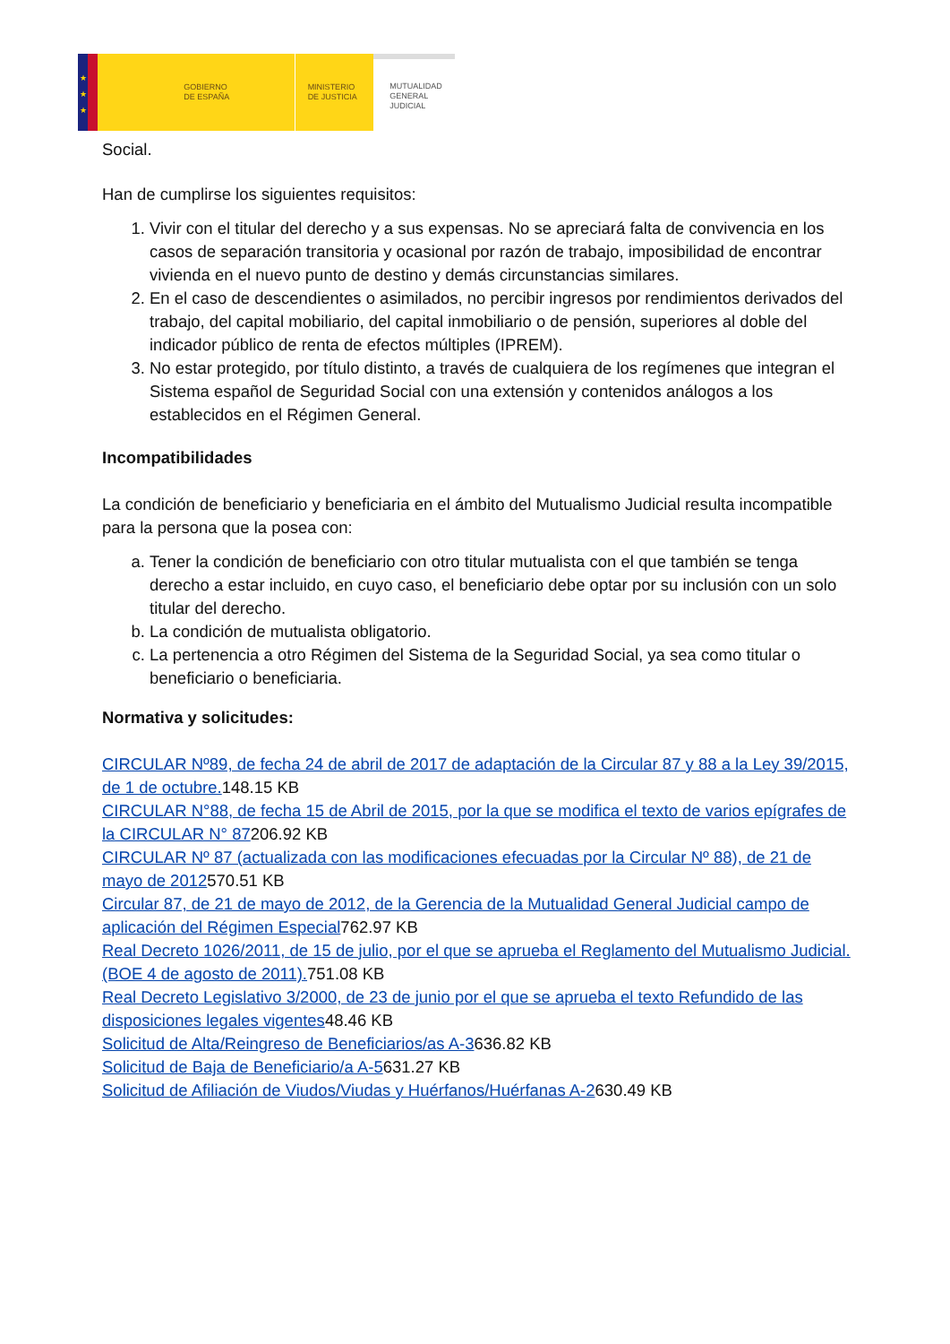★
★
★
GOBIERNO
DE ESPAÑA
MINISTERIO
DE JUSTICIA
MUTUALIDAD
GENERAL
JUDICIAL
Social.
Han de cumplirse los siguientes requisitos:
1. Vivir con el titular del derecho y a sus expensas. No se apreciará falta de convivencia en los casos de separación transitoria y ocasional por razón de trabajo, imposibilidad de encontrar vivienda en el nuevo punto de destino y demás circunstancias similares.
2. En el caso de descendientes o asimilados, no percibir ingresos por rendimientos derivados del trabajo, del capital mobiliario, del capital inmobiliario o de pensión, superiores al doble del indicador público de renta de efectos múltiples (IPREM).
3. No estar protegido, por título distinto, a través de cualquiera de los regímenes que integran el Sistema español de Seguridad Social con una extensión y contenidos análogos a los establecidos en el Régimen General.
Incompatibilidades
La condición de beneficiario y beneficiaria en el ámbito del Mutualismo Judicial resulta incompatible para la persona que la posea con:
a. Tener la condición de beneficiario con otro titular mutualista con el que también se tenga derecho a estar incluido, en cuyo caso, el beneficiario debe optar por su inclusión con un solo titular del derecho.
b. La condición de mutualista obligatorio.
c. La pertenencia a otro Régimen del Sistema de la Seguridad Social, ya sea como titular o beneficiario o beneficiaria.
Normativa y solicitudes:
CIRCULAR Nº89, de fecha 24 de abril de 2017 de adaptación de la Circular 87 y 88 a la Ley 39/2015, de 1 de octubre. 148.15 KB
CIRCULAR N°88, de fecha 15 de Abril de 2015, por la que se modifica el texto de varios epígrafes de la CIRCULAR N° 87206.92 KB
CIRCULAR Nº 87 (actualizada con las modificaciones efecuadas por la Circular Nº 88), de 21 de mayo de 2012570.51 KB
Circular 87, de 21 de mayo de 2012, de la Gerencia de la Mutualidad General Judicial campo de aplicación del Régimen Especial762.97 KB
Real Decreto 1026/2011, de 15 de julio, por el que se aprueba el Reglamento del Mutualismo Judicial. (BOE 4 de agosto de 2011). 751.08 KB
Real Decreto Legislativo 3/2000, de 23 de junio por el que se aprueba el texto Refundido de las disposiciones legales vigentes48.46 KB
Solicitud de Alta/Reingreso de Beneficiarios/as A-3636.82 KB
Solicitud de Baja de Beneficiario/a A-5631.27 KB
Solicitud de Afiliación de Viudos/Viudas y Huérfanos/Huérfanas A-2630.49 KB